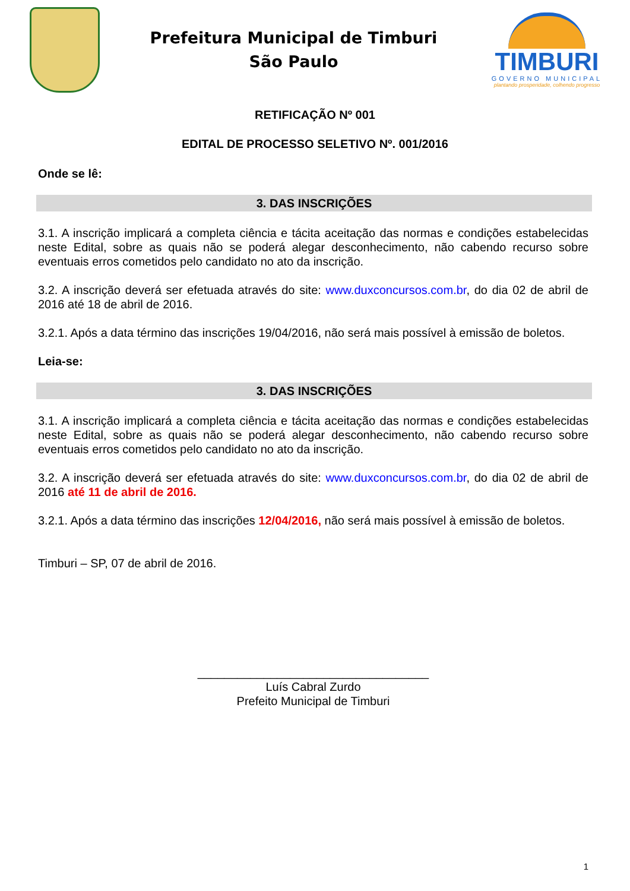Prefeitura Municipal de Timburi
São Paulo
TIMBURI
GOVERNO MUNICIPAL
plantando prosperidade, colhendo progresso
RETIFICAÇÃO Nº 001
EDITAL DE PROCESSO SELETIVO Nº. 001/2016
Onde se lê:
3. DAS INSCRIÇÕES
3.1. A inscrição implicará a completa ciência e tácita aceitação das normas e condições estabelecidas neste Edital, sobre as quais não se poderá alegar desconhecimento, não cabendo recurso sobre eventuais erros cometidos pelo candidato no ato da inscrição.
3.2. A inscrição deverá ser efetuada através do site: www.duxconcursos.com.br, do dia 02 de abril de 2016 até 18 de abril de 2016.
3.2.1. Após a data término das inscrições 19/04/2016, não será mais possível à emissão de boletos.
Leia-se:
3. DAS INSCRIÇÕES
3.1. A inscrição implicará a completa ciência e tácita aceitação das normas e condições estabelecidas neste Edital, sobre as quais não se poderá alegar desconhecimento, não cabendo recurso sobre eventuais erros cometidos pelo candidato no ato da inscrição.
3.2. A inscrição deverá ser efetuada através do site: www.duxconcursos.com.br, do dia 02 de abril de 2016 até 11 de abril de 2016.
3.2.1. Após a data término das inscrições 12/04/2016, não será mais possível à emissão de boletos.
Timburi – SP, 07 de abril de 2016.
___________________________________
Luís Cabral Zurdo
Prefeito Municipal de Timburi
1